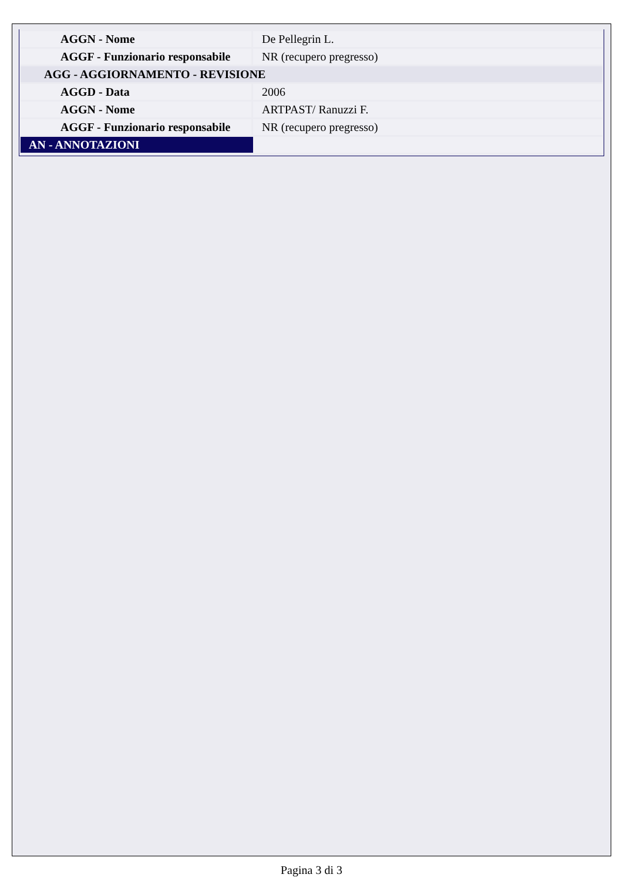| AGGN - Nome | De Pellegrin L. |
| AGGF - Funzionario responsabile | NR (recupero pregresso) |
| AGG - AGGIORNAMENTO - REVISIONE | |
| AGGD - Data | 2006 |
| AGGN - Nome | ARTPAST/ Ranuzzi F. |
| AGGF - Funzionario responsabile | NR (recupero pregresso) |
| AN - ANNOTAZIONI | |
Pagina 3 di 3